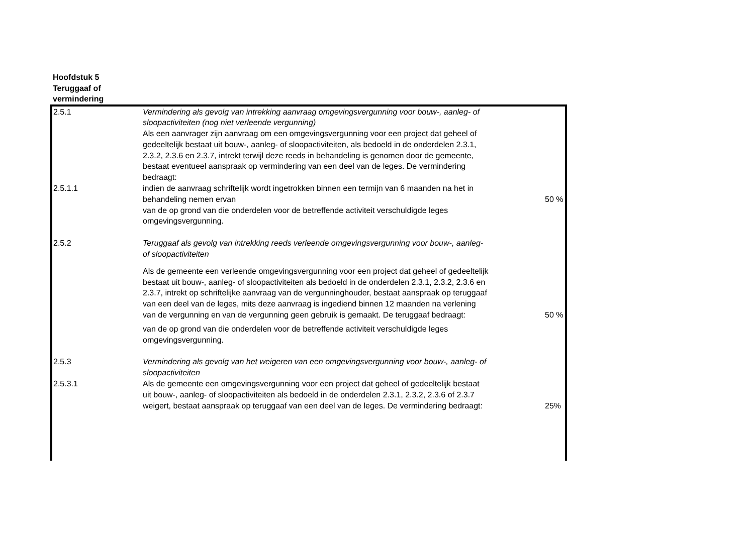Hoofdstuk 5
Teruggaaf of
vermindering
| 2.5.1 | Vermindering als gevolg van intrekking aanvraag omgevingsvergunning voor bouw-, aanleg- of sloopactiviteiten (nog niet verleende vergunning) Als een aanvrager zijn aanvraag om een omgevingsvergunning voor een project dat geheel of gedeeltelijk bestaat uit bouw-, aanleg- of sloopactiviteiten, als bedoeld in de onderdelen 2.3.1, 2.3.2, 2.3.6 en 2.3.7, intrekt terwijl deze reeds in behandeling is genomen door de gemeente, bestaat eventueel aanspraak op vermindering van een deel van de leges. De vermindering bedraagt: | |
| 2.5.1.1 | indien de aanvraag schriftelijk wordt ingetrokken binnen een termijn van 6 maanden na het in behandeling nemen ervan | 50 % |
| | van de op grond van die onderdelen voor de betreffende activiteit verschuldigde leges omgevingsvergunning. | |
| 2.5.2 | Teruggaaf als gevolg van intrekking reeds verleende omgevingsvergunning voor bouw-, aanleg- of sloopactiviteiten | |
| | Als de gemeente een verleende omgevingsvergunning voor een project dat geheel of gedeeltelijk bestaat uit bouw-, aanleg- of sloopactiviteiten als bedoeld in de onderdelen 2.3.1, 2.3.2, 2.3.6 en 2.3.7, intrekt op schriftelijke aanvraag van de vergunninghouder, bestaat aanspraak op teruggaaf van een deel van de leges, mits deze aanvraag is ingediend binnen 12 maanden na verlening van de vergunning en van de vergunning geen gebruik is gemaakt. De teruggaaf bedraagt: | 50 % |
| | van de op grond van die onderdelen voor de betreffende activiteit verschuldigde leges omgevingsvergunning. | |
| 2.5.3 | Vermindering als gevolg van het weigeren van een omgevingsvergunning voor bouw-, aanleg- of sloopactiviteiten | |
| 2.5.3.1 | Als de gemeente een omgevingsvergunning voor een project dat geheel of gedeeltelijk bestaat uit bouw-, aanleg- of sloopactiviteiten als bedoeld in de onderdelen 2.3.1, 2.3.2, 2.3.6 of 2.3.7 weigert, bestaat aanspraak op teruggaaf van een deel van de leges. De vermindering bedraagt: | 25% |